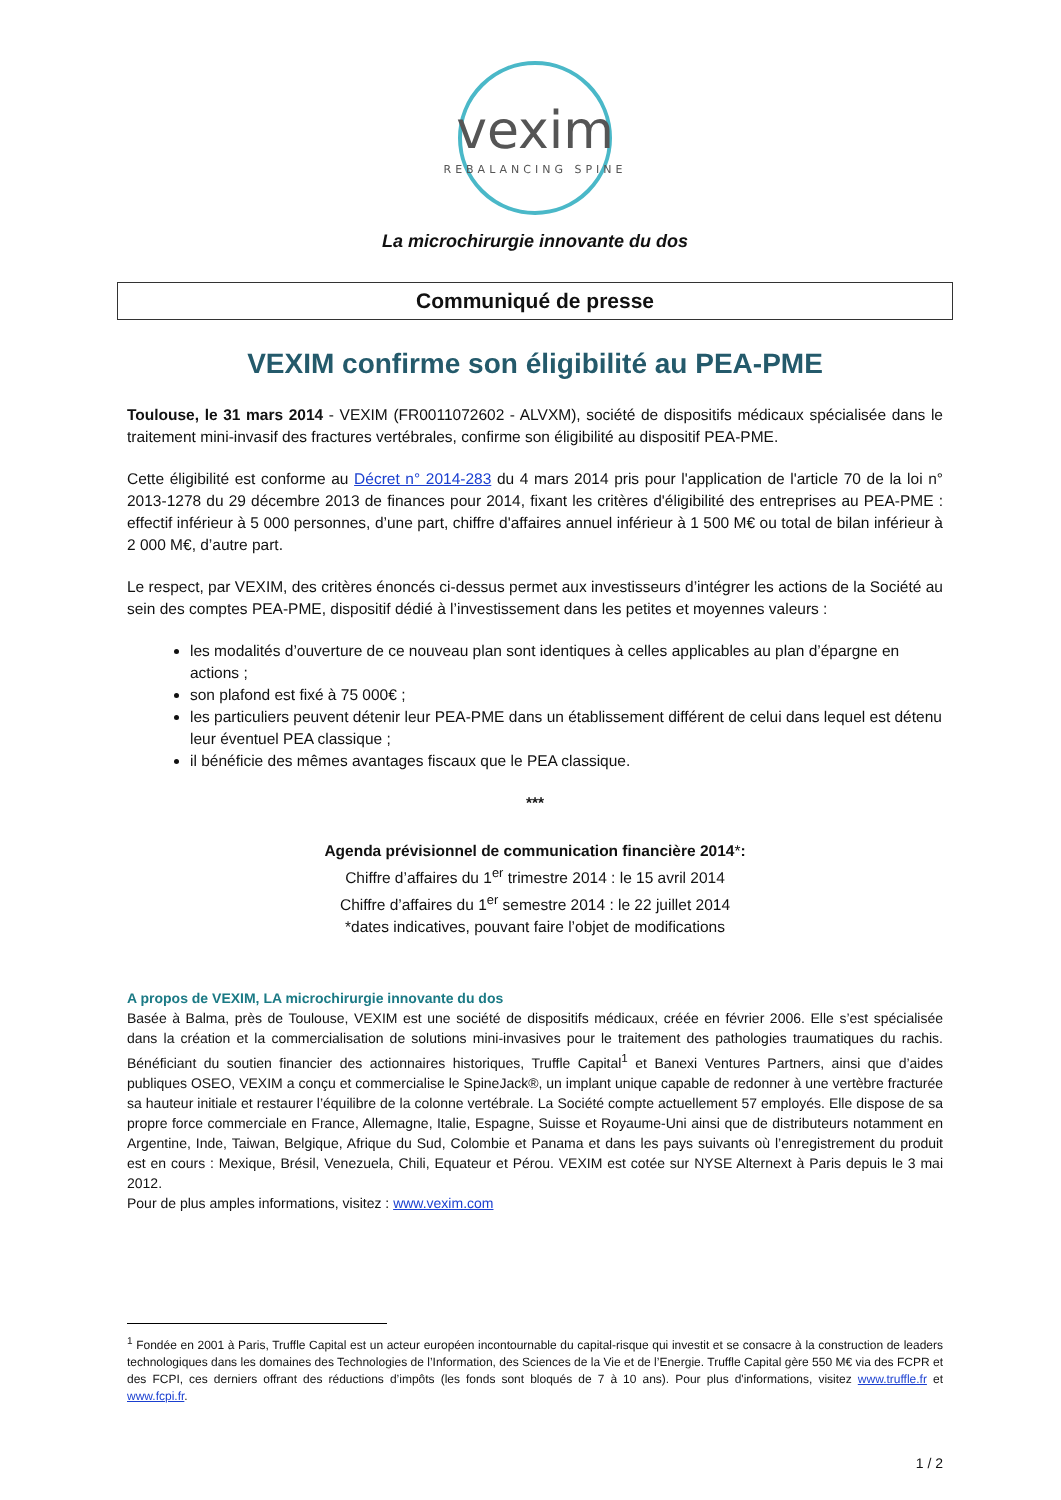vexim
REBALANCING SPINE
La microchirurgie innovante du dos
Communiqué de presse
VEXIM confirme son éligibilité au PEA-PME
Toulouse, le 31 mars 2014 - VEXIM (FR0011072602 - ALVXM), société de dispositifs médicaux spécialisée dans le traitement mini-invasif des fractures vertébrales, confirme son éligibilité au dispositif PEA-PME.
Cette éligibilité est conforme au Décret n° 2014-283 du 4 mars 2014 pris pour l'application de l'article 70 de la loi n° 2013-1278 du 29 décembre 2013 de finances pour 2014, fixant les critères d'éligibilité des entreprises au PEA-PME : effectif inférieur à 5 000 personnes, d’une part, chiffre d'affaires annuel inférieur à 1 500 M€ ou total de bilan inférieur à 2 000 M€, d’autre part.
Le respect, par VEXIM, des critères énoncés ci-dessus permet aux investisseurs d’intégrer les actions de la Société au sein des comptes PEA-PME, dispositif dédié à l’investissement dans les petites et moyennes valeurs :
les modalités d’ouverture de ce nouveau plan sont identiques à celles applicables au plan d’épargne en actions ;
son plafond est fixé à 75 000€ ;
les particuliers peuvent détenir leur PEA-PME dans un établissement différent de celui dans lequel est détenu leur éventuel PEA classique ;
il bénéficie des mêmes avantages fiscaux que le PEA classique.
***
Agenda prévisionnel de communication financière 2014*:
Chiffre d’affaires du 1<sup>er</sup> trimestre 2014 : le 15 avril 2014
Chiffre d’affaires du 1<sup>er</sup> semestre 2014 : le 22 juillet 2014
*dates indicatives, pouvant faire l’objet de modifications
A propos de VEXIM, LA microchirurgie innovante du dos
Basée à Balma, près de Toulouse, VEXIM est une société de dispositifs médicaux, créée en février 2006. Elle s’est spécialisée dans la création et la commercialisation de solutions mini-invasives pour le traitement des pathologies traumatiques du rachis. Bénéficiant du soutien financier des actionnaires historiques, Truffle Capital<sup>1</sup> et Banexi Ventures Partners, ainsi que d’aides publiques OSEO, VEXIM a conçu et commercialise le SpineJack®, un implant unique capable de redonner à une vertèbre fracturée sa hauteur initiale et restaurer l’équilibre de la colonne vertébrale. La Société compte actuellement 57 employés. Elle dispose de sa propre force commerciale en France, Allemagne, Italie, Espagne, Suisse et Royaume-Uni ainsi que de distributeurs notamment en Argentine, Inde, Taiwan, Belgique, Afrique du Sud, Colombie et Panama et dans les pays suivants où l’enregistrement du produit est en cours : Mexique, Brésil, Venezuela, Chili, Equateur et Pérou. VEXIM est cotée sur NYSE Alternext à Paris depuis le 3 mai 2012.
Pour de plus amples informations, visitez : www.vexim.com
<sup>1</sup> Fondée en 2001 à Paris, Truffle Capital est un acteur européen incontournable du capital-risque qui investit et se consacre à la construction de leaders technologiques dans les domaines des Technologies de l’Information, des Sciences de la Vie et de l’Energie. Truffle Capital gère 550 M€ via des FCPR et des FCPI, ces derniers offrant des réductions d’impôts (les fonds sont bloqués de 7 à 10 ans). Pour plus d'informations, visitez www.truffle.fr et www.fcpi.fr.
1 / 2